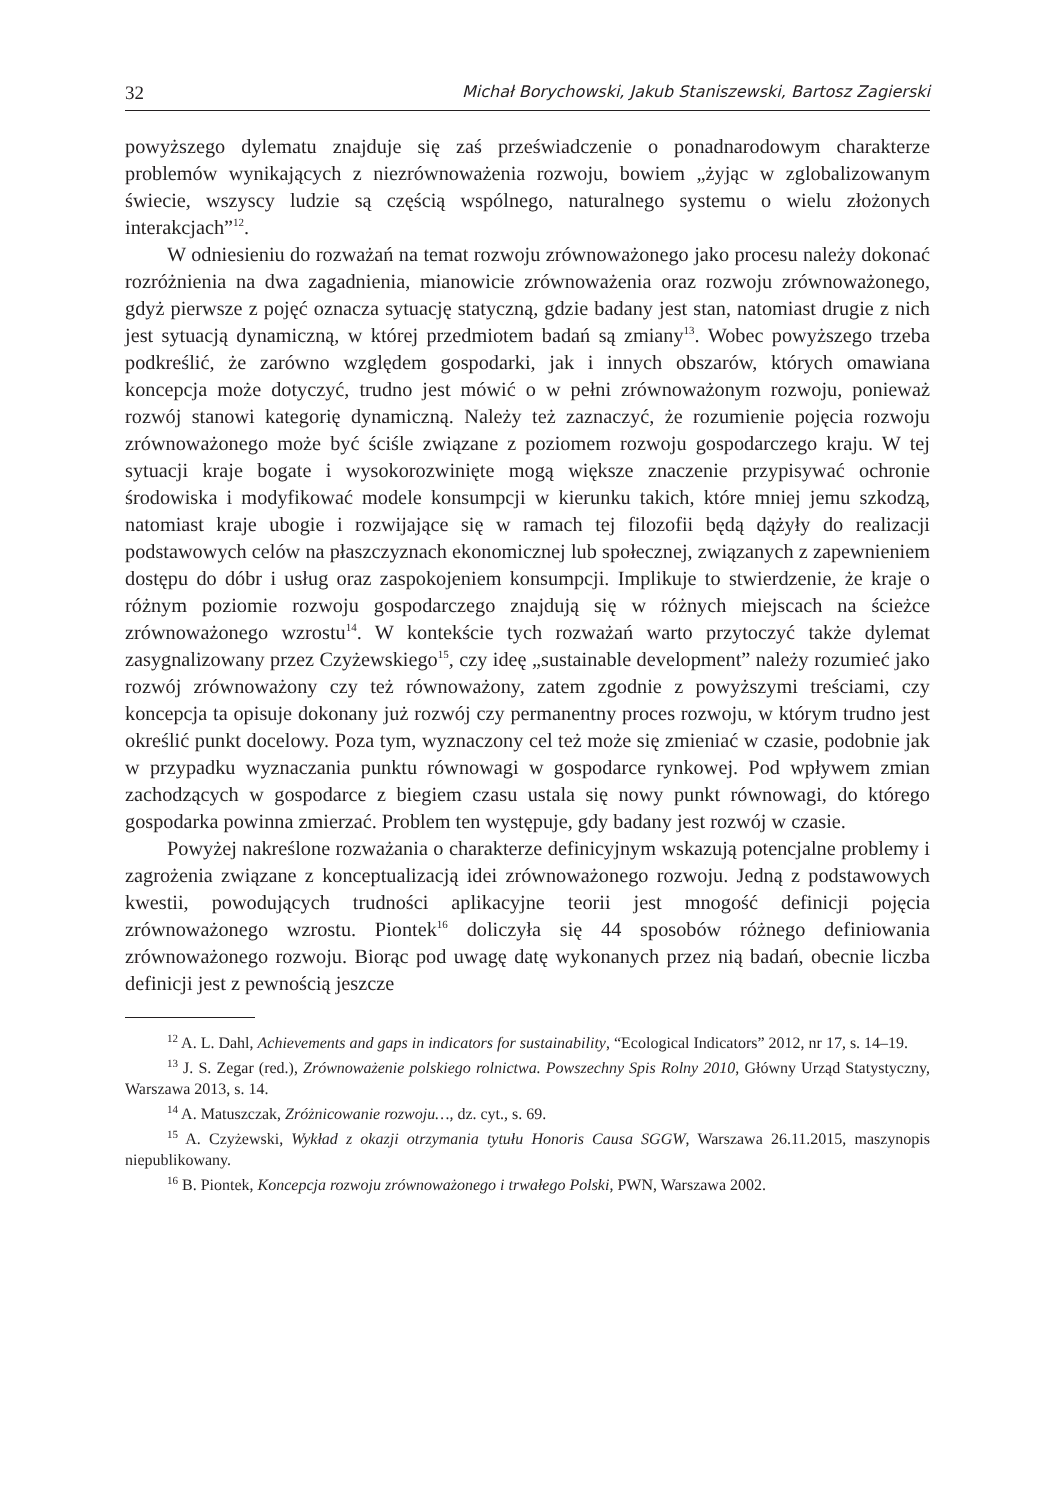32 Michał Borychowski, Jakub Staniszewski, Bartosz Zagierski
powyższego dylematu znajduje się zaś przeświadczenie o ponadnarodowym charakterze problemów wynikających z niezrównoważenia rozwoju, bowiem „żyjąc w zglobalizowanym świecie, wszyscy ludzie są częścią wspólnego, naturalnego systemu o wielu złożonych interakcjach”<sup>12</sup>.
W odniesieniu do rozważań na temat rozwoju zrównoważonego jako procesu należy dokonać rozróżnienia na dwa zagadnienia, mianowicie zrównoważenia oraz rozwoju zrównoważonego, gdyż pierwsze z pojęć oznacza sytuację statyczną, gdzie badany jest stan, natomiast drugie z nich jest sytuacją dynamiczną, w której przedmiotem badań są zmiany<sup>13</sup>. Wobec powyższego trzeba podkreślić, że zarówno względem gospodarki, jak i innych obszarów, których omawiana koncepcja może dotyczyć, trudno jest mówić o w pełni zrównoważonym rozwoju, ponieważ rozwój stanowi kategorię dynamiczną. Należy też zaznaczyć, że rozumienie pojęcia rozwoju zrównoważonego może być ściśle związane z poziomem rozwoju gospodarczego kraju. W tej sytuacji kraje bogate i wysokorozwinięte mogą większe znaczenie przypisywać ochronie środowiska i modyfikować modele konsumpcji w kierunku takich, które mniej jemu szkodzą, natomiast kraje ubogie i rozwijające się w ramach tej filozofii będą dążyły do realizacji podstawowych celów na płaszczyznach ekonomicznej lub społecznej, związanych z zapewnieniem dostępu do dóbr i usług oraz zaspokojeniem konsumpcji. Implikuje to stwierdzenie, że kraje o różnym poziomie rozwoju gospodarczego znajdują się w różnych miejscach na ścieżce zrównoważonego wzrostu<sup>14</sup>. W kontekście tych rozważań warto przytoczyć także dylemat zasygnalizowany przez Czyżewskiego<sup>15</sup>, czy ideę „sustainable development” należy rozumieć jako rozwój zrównoważony czy też równoważony, zatem zgodnie z powyższymi treściami, czy koncepcja ta opisuje dokonany już rozwój czy permanentny proces rozwoju, w którym trudno jest określić punkt docelowy. Poza tym, wyznaczony cel też może się zmieniać w czasie, podobnie jak w przypadku wyznaczania punktu równowagi w gospodarce rynkowej. Pod wpływem zmian zachodzących w gospodarce z biegiem czasu ustala się nowy punkt równowagi, do którego gospodarka powinna zmierzać. Problem ten występuje, gdy badany jest rozwój w czasie.
Powyżej nakreślone rozważania o charakterze definicyjnym wskazują potencjalne problemy i zagrożenia związane z konceptualizacją idei zrównoważonego rozwoju. Jedną z podstawowych kwestii, powodujących trudności aplikacyjne teorii jest mnogość definicji pojęcia zrównoważonego wzrostu. Piontek<sup>16</sup> doliczyła się 44 sposobów różnego definiowania zrównoważonego rozwoju. Biorąc pod uwagę datę wykonanych przez nią badań, obecnie liczba definicji jest z pewnością jeszcze
<sup>12</sup> A. L. Dahl, Achievements and gaps in indicators for sustainability, “Ecological Indicators” 2012, nr 17, s. 14–19.
<sup>13</sup> J. S. Zegar (red.), Zrównoważenie polskiego rolnictwa. Powszechny Spis Rolny 2010, Główny Urząd Statystyczny, Warszawa 2013, s. 14.
<sup>14</sup> A. Matuszczak, Zróżnicowanie rozwoju…, dz. cyt., s. 69.
<sup>15</sup> A. Czyżewski, Wykład z okazji otrzymania tytułu Honoris Causa SGGW, Warszawa 26.11.2015, maszynopis niepublikowany.
<sup>16</sup> B. Piontek, Koncepcja rozwoju zrównoważonego i trwałego Polski, PWN, Warszawa 2002.